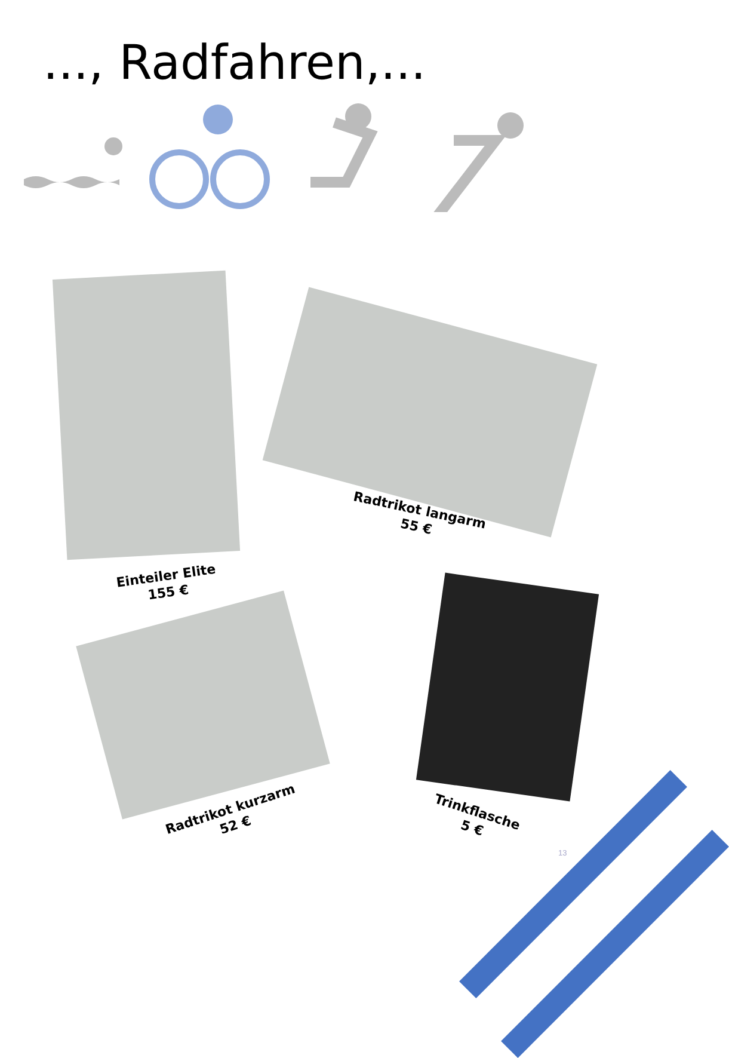..., Radfahren,...
Einteiler Elite
155 €
Radtrikot langarm
55 €
Radtrikot kurzarm
52 €
Trinkflasche
5 €
13